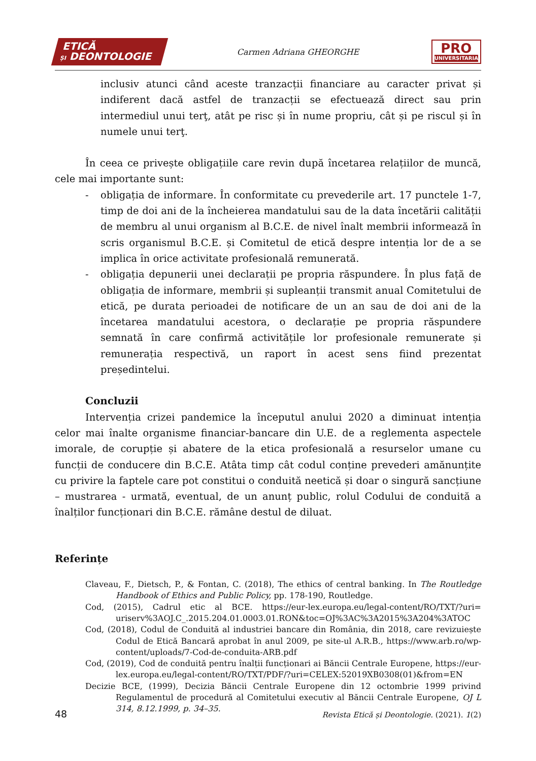ETICĂ
ȘI DEONTOLOGIE
Carmen Adriana GHEORGHE
PRO
UNIVERSITARIA
inclusiv atunci când aceste tranzacții financiare au caracter privat și indiferent dacă astfel de tranzacții se efectuează direct sau prin intermediul unui terţ, atât pe risc și în nume propriu, cât și pe riscul și în numele unui terţ.
În ceea ce privește obligațiile care revin după încetarea relațiilor de muncă, cele mai importante sunt:
- obligația de informare. În conformitate cu prevederile art. 17 punctele 1-7, timp de doi ani de la încheierea mandatului sau de la data încetării calității de membru al unui organism al B.C.E. de nivel înalt membrii informează în scris organismul B.C.E. și Comitetul de etică despre intenția lor de a se implica în orice activitate profesională remunerată.
- obligația depunerii unei declarații pe propria răspundere. În plus față de obligația de informare, membrii și supleanții transmit anual Comitetului de etică, pe durata perioadei de notificare de un an sau de doi ani de la încetarea mandatului acestora, o declarație pe propria răspundere semnată în care confirmă activitățile lor profesionale remunerate și remunerația respectivă, un raport în acest sens fiind prezentat președintelui.
Concluzii
Intervenția crizei pandemice la începutul anului 2020 a diminuat intenția celor mai înalte organisme financiar-bancare din U.E. de a reglementa aspectele imorale, de corupție și abatere de la etica profesională a resurselor umane cu funcții de conducere din B.C.E. Atâta timp cât codul conține prevederi amănunțite cu privire la faptele care pot constitui o conduită neetică și doar o singură sancțiune – mustrarea - urmată, eventual, de un anunț public, rolul Codului de conduită a înalților funcționari din B.C.E. rămâne destul de diluat.
Referințe
Claveau, F., Dietsch, P., & Fontan, C. (2018), The ethics of central banking. In The Routledge Handbook of Ethics and Public Policy, pp. 178-190, Routledge.
Cod, (2015), Cadrul etic al BCE. https://eur-lex.europa.eu/legal-content/RO/TXT/?uri= uriserv%3AOJ.C_.2015.204.01.0003.01.RON&toc=OJ%3AC%3A2015%3A204%3ATOC
Cod, (2018), Codul de Conduită al industriei bancare din România, din 2018, care revizuiește Codul de Etică Bancară aprobat în anul 2009, pe site-ul A.R.B., https://www.arb.ro/wp-content/uploads/7-Cod-de-conduita-ARB.pdf
Cod, (2019), Cod de conduită pentru înalții funcționari ai Băncii Centrale Europene, https://eur-lex.europa.eu/legal-content/RO/TXT/PDF/?uri=CELEX:52019XB0308(01)&from=EN
Decizie BCE, (1999), Decizia Băncii Centrale Europene din 12 octombrie 1999 privind Regulamentul de procedură al Comitetului executiv al Băncii Centrale Europene, OJ L 314, 8.12.1999, p. 34–35.
48 Revista Etică și Deontologie. (2021). 1(2)